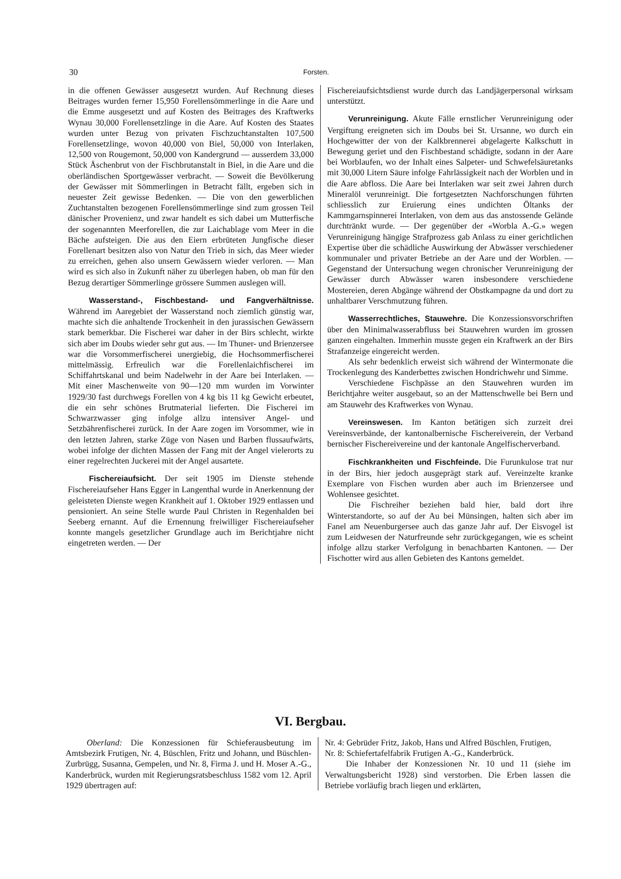30 Forsten.
in die offenen Gewässer ausgesetzt wurden. Auf Rechnung dieses Beitrages wurden ferner 15,950 Forellensömmerlinge in die Aare und die Emme ausgesetzt und auf Kosten des Beitrages des Kraftwerks Wynau 30,000 Forellensetzlinge in die Aare. Auf Kosten des Staates wurden unter Bezug von privaten Fischzuchtanstalten 107,500 Forellensetzlinge, wovon 40,000 von Biel, 50,000 von Interlaken, 12,500 von Rougemont, 50,000 von Kandergrund — ausserdem 33,000 Stück Äschenbrut von der Fischbrutanstalt in Biel, in die Aare und die oberländischen Sportgewässer verbracht. — Soweit die Bevölkerung der Gewässer mit Sömmerlingen in Betracht fällt, ergeben sich in neuester Zeit gewisse Bedenken. — Die von den gewerblichen Zuchtanstalten bezogenen Forellensömmerlinge sind zum grossen Teil dänischer Provenienz, und zwar handelt es sich dabei um Mutterfische der sogenannten Meerforellen, die zur Laichablage vom Meer in die Bäche aufsteigen. Die aus den Eiern erbrüteten Jungfische dieser Forellenart besitzen also von Natur den Trieb in sich, das Meer wieder zu erreichen, gehen also unsern Gewässern wieder verloren. — Man wird es sich also in Zukunft näher zu überlegen haben, ob man für den Bezug derartiger Sömmerlinge grössere Summen auslegen will.
Wasserstand-, Fischbestand- und Fangverhältnisse. Während im Aaregebiet der Wasserstand noch ziemlich günstig war, machte sich die anhaltende Trockenheit in den jurassischen Gewässern stark bemerkbar. Die Fischerei war daher in der Birs schlecht, wirkte sich aber im Doubs wieder sehr gut aus. — Im Thuner- und Brienzersee war die Vorsommerfischerei unergiebig, die Hochsommerfischerei mittelmässig. Erfreulich war die Forellenlaichfischerei im Schiffahrtskanal und beim Nadelwehr in der Aare bei Interlaken. — Mit einer Maschenweite von 90—120 mm wurden im Vorwinter 1929/30 fast durchwegs Forellen von 4 kg bis 11 kg Gewicht erbeutet, die ein sehr schönes Brutmaterial lieferten. Die Fischerei im Schwarzwasser ging infolge allzu intensiver Angel- und Setzbährenfischerei zurück. In der Aare zogen im Vorsommer, wie in den letzten Jahren, starke Züge von Nasen und Barben flussaufwärts, wobei infolge der dichten Massen der Fang mit der Angel vielerorts zu einer regelrechten Juckerei mit der Angel ausartete.
Fischereiaufsicht. Der seit 1905 im Dienste stehende Fischereiaufseher Hans Egger in Langenthal wurde in Anerkennung der geleisteten Dienste wegen Krankheit auf 1. Oktober 1929 entlassen und pensioniert. An seine Stelle wurde Paul Christen in Regenhalden bei Seeberg ernannt. Auf die Ernennung freiwilliger Fischereiaufseher konnte mangels gesetzlicher Grundlage auch im Berichtjahre nicht eingetreten werden. — Der
Fischereiaufsichtsdienst wurde durch das Landjägerpersonal wirksam unterstützt.
Verunreinigung. Akute Fälle ernstlicher Verunreinigung oder Vergiftung ereigneten sich im Doubs bei St. Ursanne, wo durch ein Hochgewitter der von der Kalkbrennerei abgelagerte Kalkschutt in Bewegung geriet und den Fischbestand schädigte, sodann in der Aare bei Worblaufen, wo der Inhalt eines Salpeter- und Schwefelsäuretanks mit 30,000 Litern Säure infolge Fahrlässigkeit nach der Worblen und in die Aare abfloss. Die Aare bei Interlaken war seit zwei Jahren durch Mineralöl verunreinigt. Die fortgesetzten Nachforschungen führten schliesslich zur Eruierung eines undichten Öltanks der Kammgarnspinnerei Interlaken, von dem aus das anstossende Gelände durchtränkt wurde. — Der gegenüber der «Worbla A.-G.» wegen Verunreinigung hängige Strafprozess gab Anlass zu einer gerichtlichen Expertise über die schädliche Auswirkung der Abwässer verschiedener kommunaler und privater Betriebe an der Aare und der Worblen. — Gegenstand der Untersuchung wegen chronischer Verunreinigung der Gewässer durch Abwässer waren insbesondere verschiedene Mostereien, deren Abgänge während der Obstkampagne da und dort zu unhaltbarer Verschmutzung führen.
Wasserrechtliches, Stauwehre. Die Konzessionsvorschriften über den Minimalwasserabfluss bei Stauwehren wurden im grossen ganzen eingehalten. Immerhin musste gegen ein Kraftwerk an der Birs Strafanzeige eingereicht werden.
Als sehr bedenklich erweist sich während der Wintermonate die Trockenlegung des Kanderbettes zwischen Hondrichwehr und Simme.
Verschiedene Fischpässe an den Stauwehren wurden im Berichtjahre weiter ausgebaut, so an der Mattenschwelle bei Bern und am Stauwehr des Kraftwerkes von Wynau.
Vereinswesen. Im Kanton betätigen sich zurzeit drei Vereinsverbände, der kantonalbernische Fischereiverein, der Verband bernischer Fischereivereine und der kantonale Angelfischerverband.
Fischkrankheiten und Fischfeinde. Die Furunkulose trat nur in der Birs, hier jedoch ausgeprägt stark auf. Vereinzelte kranke Exemplare von Fischen wurden aber auch im Brienzersee und Wohlensee gesichtet.
Die Fischreiher beziehen bald hier, bald dort ihre Winterstandorte, so auf der Au bei Münsingen, halten sich aber im Fanel am Neuenburgersee auch das ganze Jahr auf. Der Eisvogel ist zum Leidwesen der Naturfreunde sehr zurückgegangen, wie es scheint infolge allzu starker Verfolgung in benachbarten Kantonen. — Der Fischotter wird aus allen Gebieten des Kantons gemeldet.
VI. Bergbau.
Oberland: Die Konzessionen für Schieferausbeutung im Amtsbezirk Frutigen, Nr. 4, Büschlen, Fritz und Johann, und Büschlen-Zurbrügg, Susanna, Gempelen, und Nr. 8, Firma J. und H. Moser A.-G., Kanderbrück, wurden mit Regierungsratsbeschluss 1582 vom 12. April 1929 übertragen auf:
Nr. 4: Gebrüder Fritz, Jakob, Hans und Alfred Büschlen, Frutigen,
Nr. 8: Schiefertafelfabrik Frutigen A.-G., Kanderbrück.
Die Inhaber der Konzessionen Nr. 10 und 11 (siehe im Verwaltungsbericht 1928) sind verstorben. Die Erben lassen die Betriebe vorläufig brach liegen und erklärten,